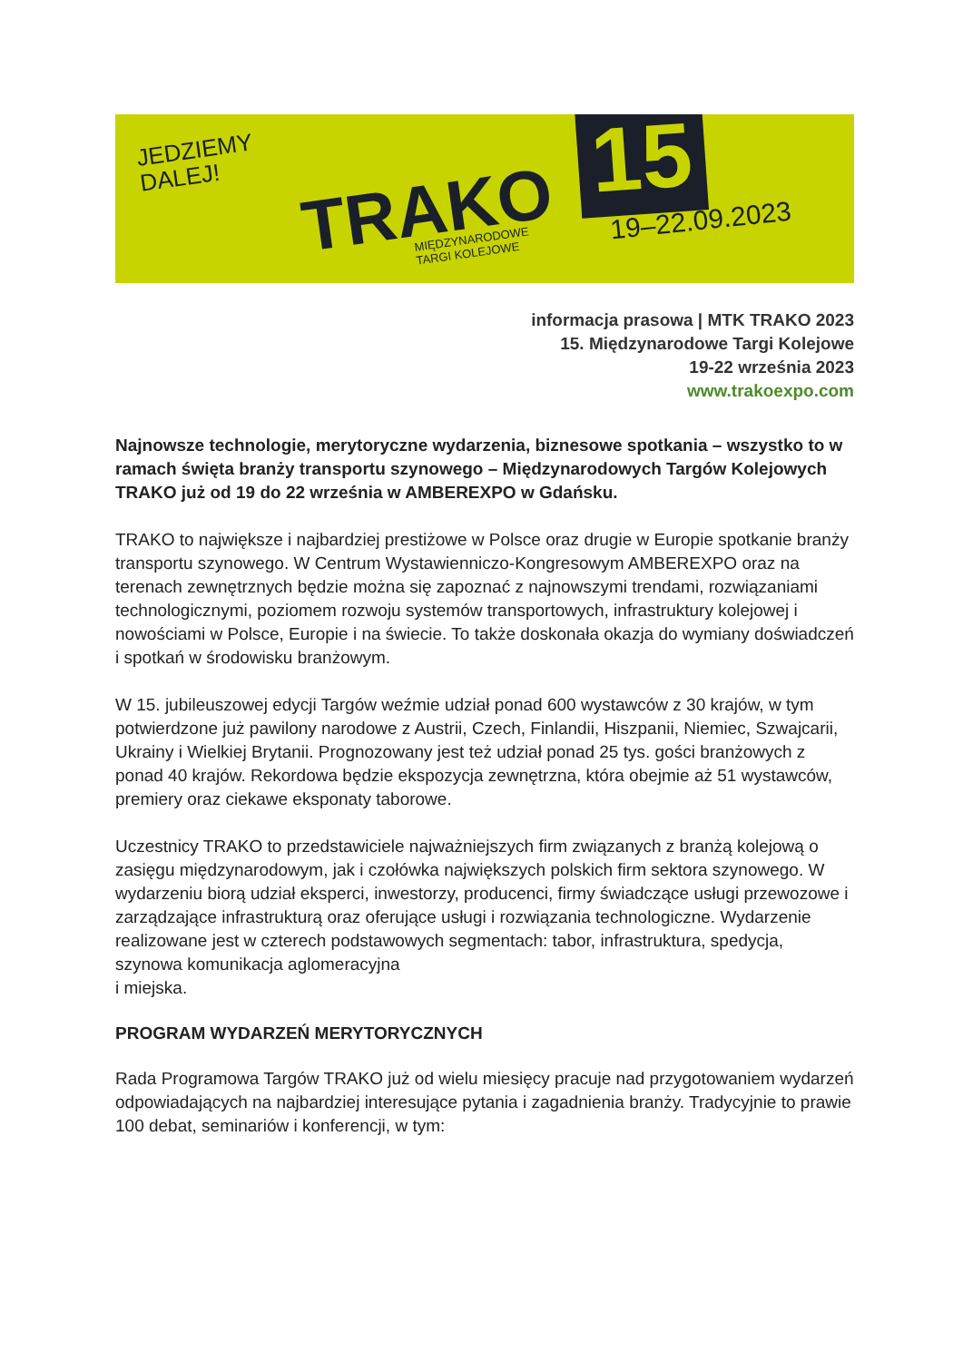JEDZIEMY
DALEJ!
TRAKO
MIĘDZYNARODOWE
TARGI KOLEJOWE
15
19–22.09.2023
informacja prasowa | MTK TRAKO 2023
15. Międzynarodowe Targi Kolejowe
19-22 września 2023
www.trakoexpo.com
Najnowsze technologie, merytoryczne wydarzenia, biznesowe spotkania – wszystko to w ramach święta branży transportu szynowego – Międzynarodowych Targów Kolejowych TRAKO już od 19 do 22 września w AMBEREXPO w Gdańsku.
TRAKO to największe i najbardziej prestiżowe w Polsce oraz drugie w Europie spotkanie branży transportu szynowego. W Centrum Wystawienniczo-Kongresowym AMBEREXPO oraz na terenach zewnętrznych będzie można się zapoznać z najnowszymi trendami, rozwiązaniami technologicznymi, poziomem rozwoju systemów transportowych, infrastruktury kolejowej i nowościami w Polsce, Europie i na świecie. To także doskonała okazja do wymiany doświadczeń i spotkań w środowisku branżowym.
W 15. jubileuszowej edycji Targów weźmie udział ponad 600 wystawców z 30 krajów, w tym potwierdzone już pawilony narodowe z Austrii, Czech, Finlandii, Hiszpanii, Niemiec, Szwajcarii, Ukrainy i Wielkiej Brytanii. Prognozowany jest też udział ponad 25 tys. gości branżowych z ponad 40 krajów. Rekordowa będzie ekspozycja zewnętrzna, która obejmie aż 51 wystawców, premiery oraz ciekawe eksponaty taborowe.
Uczestnicy TRAKO to przedstawiciele najważniejszych firm związanych z branżą kolejową o zasięgu międzynarodowym, jak i czołówka największych polskich firm sektora szynowego. W wydarzeniu biorą udział eksperci, inwestorzy, producenci, firmy świadczące usługi przewozowe i zarządzające infrastrukturą oraz oferujące usługi i rozwiązania technologiczne. Wydarzenie realizowane jest w czterech podstawowych segmentach: tabor, infrastruktura, spedycja, szynowa komunikacja aglomeracyjna
i miejska.
PROGRAM WYDARZEŃ MERYTORYCZNYCH
Rada Programowa Targów TRAKO już od wielu miesięcy pracuje nad przygotowaniem wydarzeń odpowiadających na najbardziej interesujące pytania i zagadnienia branży. Tradycyjnie to prawie 100 debat, seminariów i konferencji, w tym: